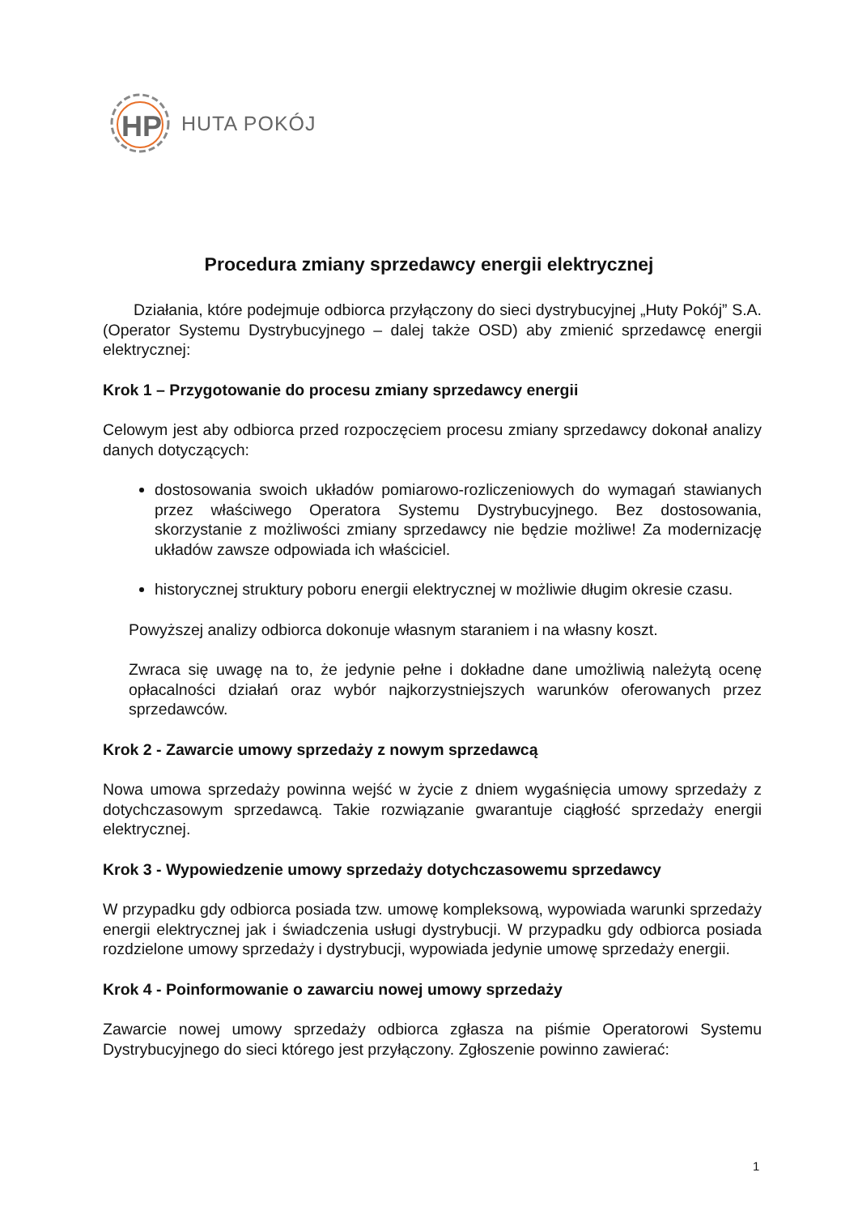HP
HUTA POKÓJ
Procedura zmiany sprzedawcy energii elektrycznej
Działania, które podejmuje odbiorca przyłączony do sieci dystrybucyjnej „Huty Pokój” S.A. (Operator Systemu Dystrybucyjnego – dalej także OSD) aby zmienić sprzedawcę energii elektrycznej:
Krok 1 – Przygotowanie do procesu zmiany sprzedawcy energii
Celowym jest aby odbiorca przed rozpoczęciem procesu zmiany sprzedawcy dokonał analizy danych dotyczących:
dostosowania swoich układów pomiarowo-rozliczeniowych do wymagań stawianych przez właściwego Operatora Systemu Dystrybucyjnego. Bez dostosowania, skorzystanie z możliwości zmiany sprzedawcy nie będzie możliwe! Za modernizację układów zawsze odpowiada ich właściciel.
historycznej struktury poboru energii elektrycznej w możliwie długim okresie czasu.
Powyższej analizy odbiorca dokonuje własnym staraniem i na własny koszt.
Zwraca się uwagę na to, że jedynie pełne i dokładne dane umożliwią należytą ocenę opłacalności działań oraz wybór najkorzystniejszych warunków oferowanych przez sprzedawców.
Krok 2 - Zawarcie umowy sprzedaży z nowym sprzedawcą
Nowa umowa sprzedaży powinna wejść w życie z dniem wygaśnięcia umowy sprzedaży z dotychczasowym sprzedawcą. Takie rozwiązanie gwarantuje ciągłość sprzedaży energii elektrycznej.
Krok 3 - Wypowiedzenie umowy sprzedaży dotychczasowemu sprzedawcy
W przypadku gdy odbiorca posiada tzw. umowę kompleksową, wypowiada warunki sprzedaży energii elektrycznej jak i świadczenia usługi dystrybucji. W przypadku gdy odbiorca posiada rozdzielone umowy sprzedaży i dystrybucji, wypowiada jedynie umowę sprzedaży energii.
Krok 4 - Poinformowanie o zawarciu nowej umowy sprzedaży
Zawarcie nowej umowy sprzedaży odbiorca zgłasza na piśmie Operatorowi Systemu Dystrybucyjnego do sieci którego jest przyłączony. Zgłoszenie powinno zawierać:
1